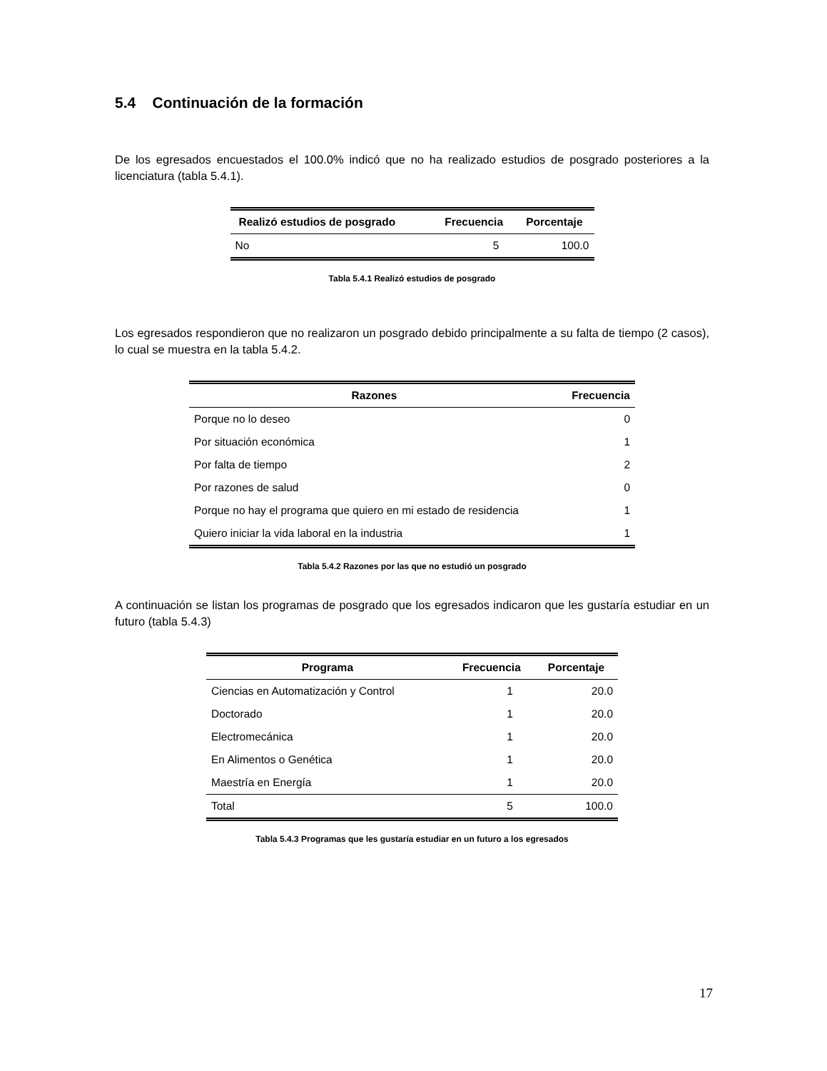5.4 Continuación de la formación
De los egresados encuestados el 100.0% indicó que no ha realizado estudios de posgrado posteriores a la licenciatura (tabla 5.4.1).
| Realizó estudios de posgrado | Frecuencia | Porcentaje |
| --- | --- | --- |
| No | 5 | 100.0 |
Tabla 5.4.1 Realizó estudios de posgrado
Los egresados respondieron que no realizaron un posgrado debido principalmente a su falta de tiempo (2 casos), lo cual se muestra en la tabla 5.4.2.
| Razones | Frecuencia |
| --- | --- |
| Porque no lo deseo | 0 |
| Por situación económica | 1 |
| Por falta de tiempo | 2 |
| Por razones de salud | 0 |
| Porque no hay el programa que quiero en mi estado de residencia | 1 |
| Quiero iniciar la vida laboral en la industria | 1 |
Tabla 5.4.2 Razones por las que no estudió un posgrado
A continuación se listan los programas de posgrado que los egresados indicaron que les gustaría estudiar en un futuro (tabla 5.4.3)
| Programa | Frecuencia | Porcentaje |
| --- | --- | --- |
| Ciencias en Automatización y Control | 1 | 20.0 |
| Doctorado | 1 | 20.0 |
| Electromecánica | 1 | 20.0 |
| En Alimentos o Genética | 1 | 20.0 |
| Maestría en Energía | 1 | 20.0 |
| Total | 5 | 100.0 |
Tabla 5.4.3 Programas que les gustaría estudiar en un futuro a los egresados
17